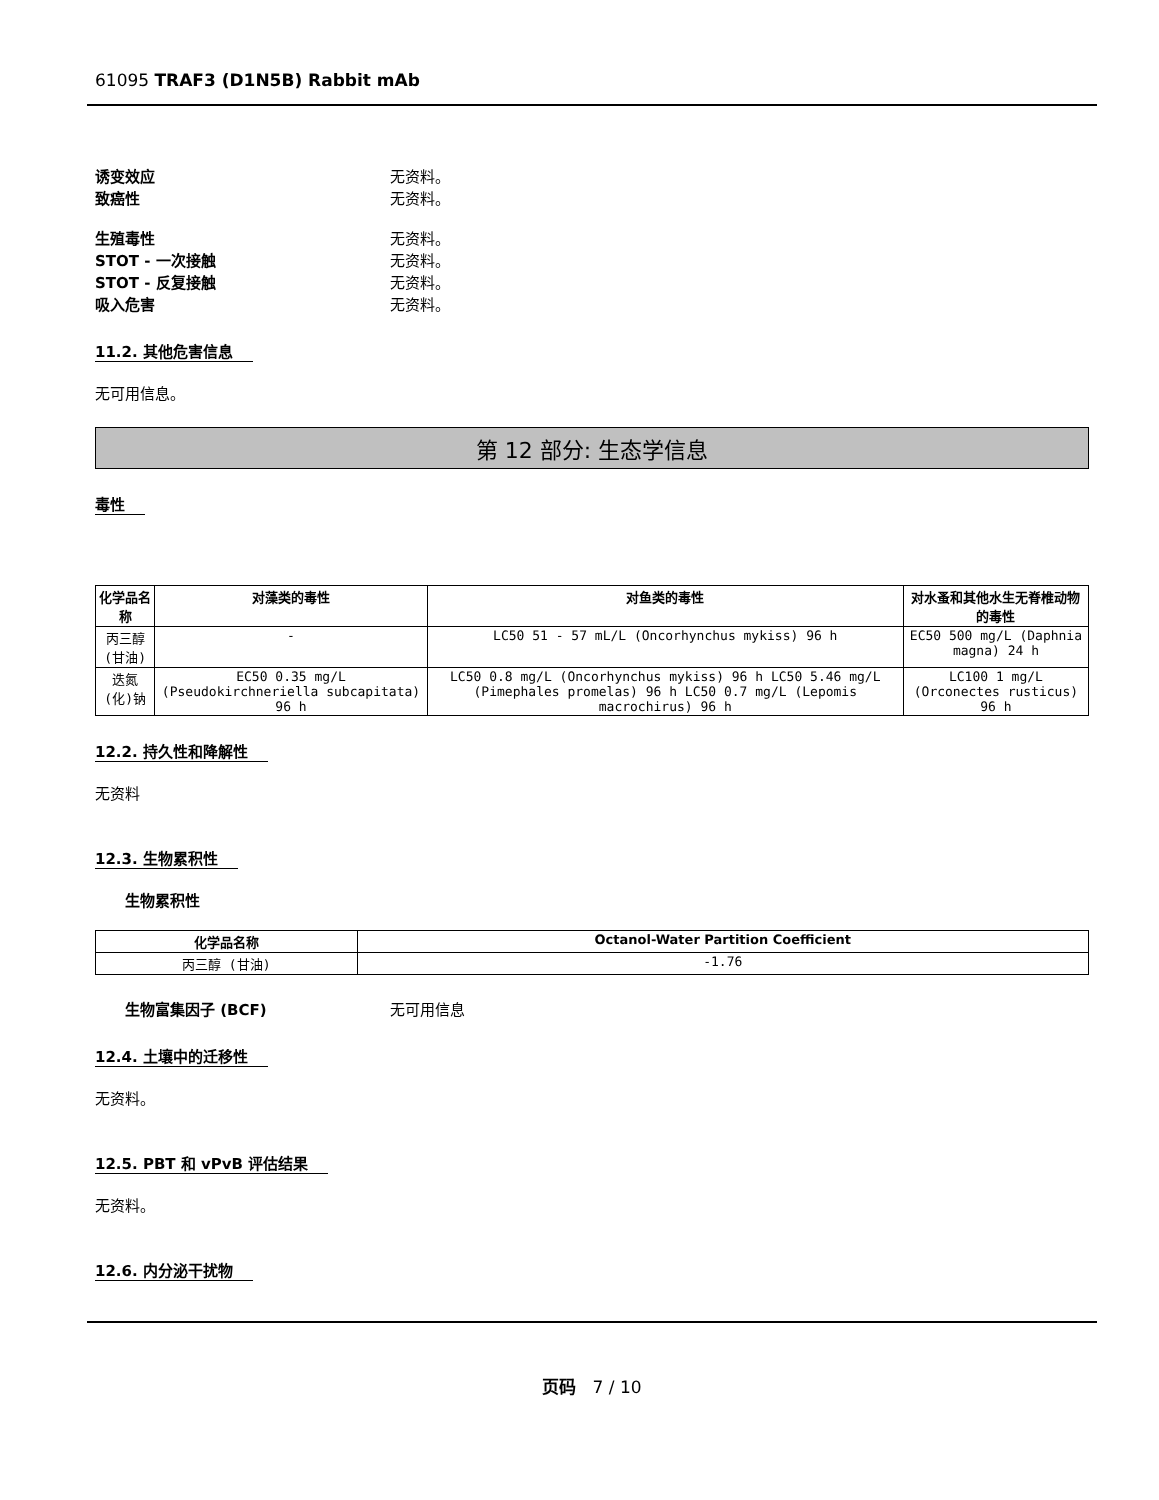61095 TRAF3 (D1N5B) Rabbit mAb
诱变效应 无资料。
致癌性 无资料。
生殖毒性 无资料。
STOT - 一次接触 无资料。
STOT - 反复接触 无资料。
吸入危害 无资料。
11.2. 其他危害信息
无可用信息。
第 12 部分: 生态学信息
毒性
| 化学品名称 | 对藻类的毒性 | 对鱼类的毒性 | 对水蚤和其他水生无脊椎动物的毒性 |
| --- | --- | --- | --- |
| 丙三醇 (甘油) | - | LC50 51 - 57 mL/L (Oncorhynchus mykiss) 96 h | EC50 500 mg/L (Daphnia magna) 24 h |
| 迭氮(化)钠 | EC50 0.35 mg/L (Pseudokirchneriella subcapitata) 96 h | LC50 0.8 mg/L (Oncorhynchus mykiss) 96 h LC50 5.46 mg/L (Pimephales promelas) 96 h LC50 0.7 mg/L (Lepomis macrochirus) 96 h | LC100 1 mg/L (Orconectes rusticus) 96 h |
12.2. 持久性和降解性
无资料
12.3. 生物累积性
生物累积性
| 化学品名称 | Octanol-Water Partition Coefficient |
| --- | --- |
| 丙三醇 (甘油) | -1.76 |
生物富集因子 (BCF) 无可用信息
12.4. 土壤中的迁移性
无资料。
12.5. PBT 和 vPvB 评估结果
无资料。
12.6. 内分泌干扰物
页码 7 / 10